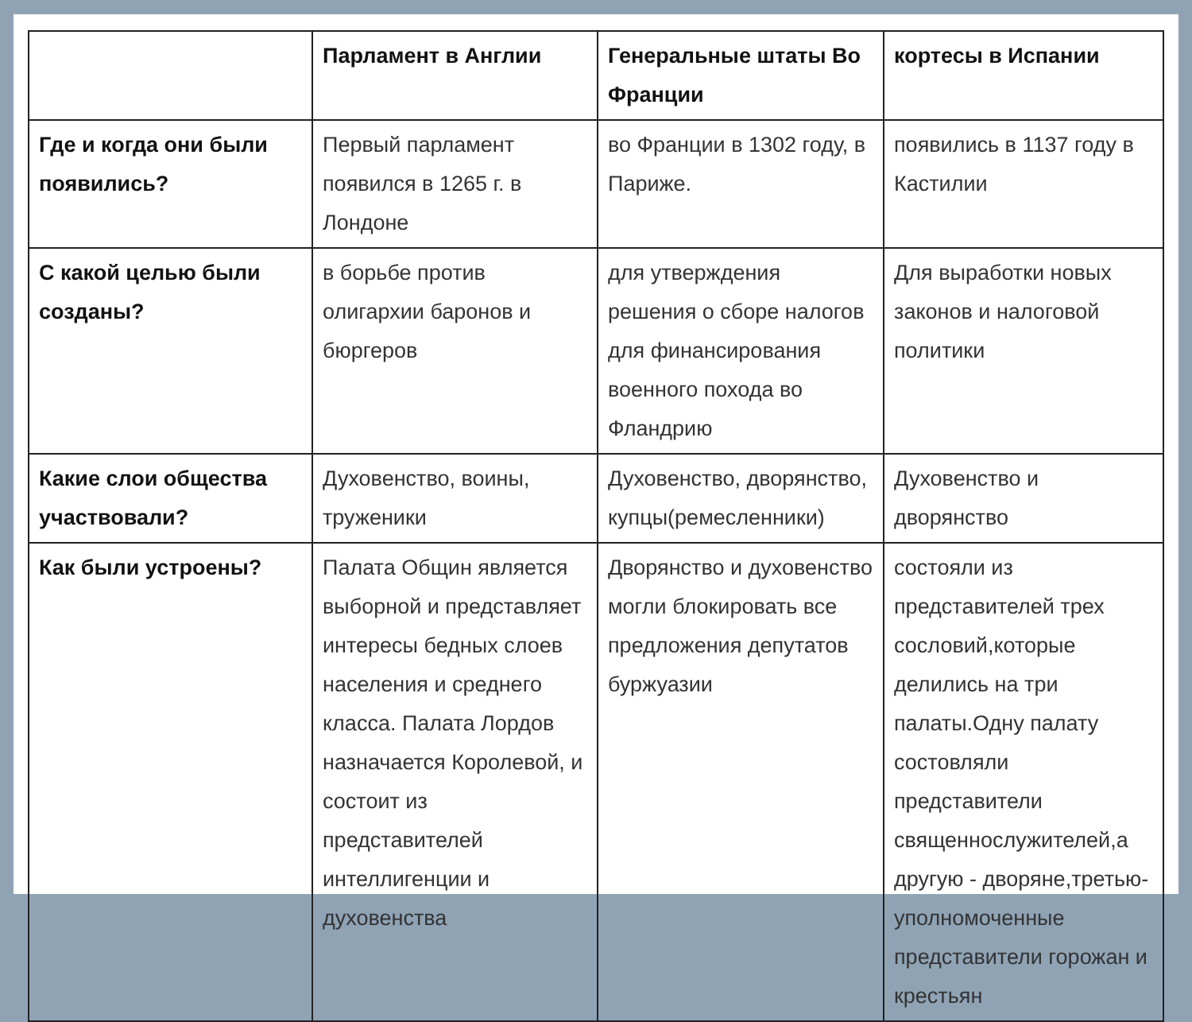| | Парламент в Англии | Генеральные штаты Во Франции | кортесы в Испании |
| --- | --- | --- | --- |
| Где и когда они были появились? | Первый парламент появился в 1265 г. в Лондоне | во Франции в 1302 году, в Париже. | появились в 1137 году в Кастилии |
| С какой целью были созданы? | в борьбе против олигархии баронов и бюргеров | для утверждения решения о сборе налогов для финансирования военного похода во Фландрию | Для выработки новых законов и налоговой политики |
| Какие слои общества участвовали? | Духовенство, воины, труженики | Духовенство, дворянство, купцы(ремесленники) | Духовенство и дворянство |
| Как были устроены? | Палата Общин является выборной и представляет интересы бедных слоев населения и среднего класса. Палата Лордов назначается Королевой, и состоит из представителей интеллигенции и духовенства | Дворянство и духовенство могли блокировать все предложения депутатов буржуазии | состояли из представителей трех сословий,которые делились на три палаты.Одну палату состовляли представители священнослужителей,а другую - дворяне,третью-уполномоченные представители горожан и крестьян |